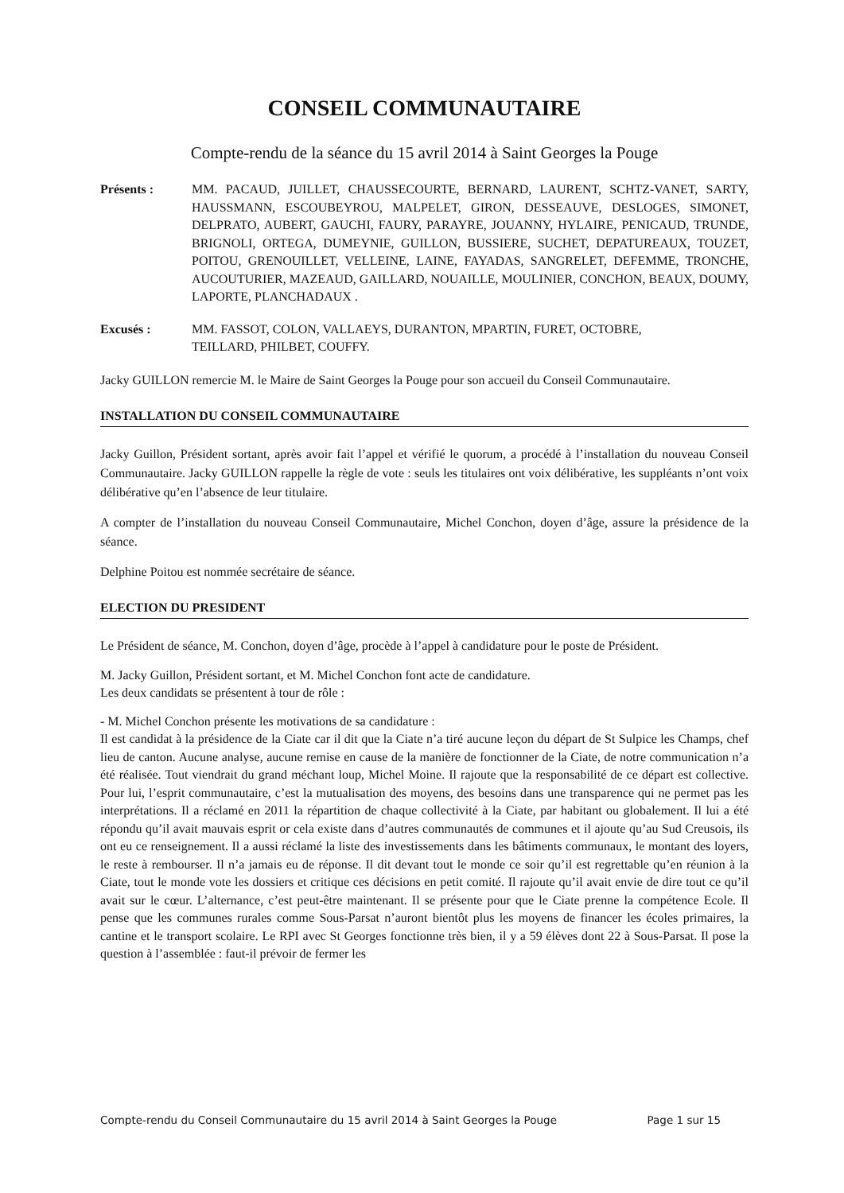CONSEIL COMMUNAUTAIRE
Compte-rendu de la séance du 15 avril 2014 à Saint Georges la Pouge
Présents : MM. PACAUD, JUILLET, CHAUSSECOURTE, BERNARD, LAURENT, SCHTZ-VANET, SARTY, HAUSSMANN, ESCOUBEYROU, MALPELET, GIRON, DESSEAUVE, DESLOGES, SIMONET, DELPRATO, AUBERT, GAUCHI, FAURY, PARAYRE, JOUANNY, HYLAIRE, PENICAUD, TRUNDE, BRIGNOLI, ORTEGA, DUMEYNIE, GUILLON, BUSSIERE, SUCHET, DEPATUREAUX, TOUZET, POITOU, GRENOUILLET, VELLEINE, LAINE, FAYADAS, SANGRELET, DEFEMME, TRONCHE, AUCOUTURIER, MAZEAUD, GAILLARD, NOUAILLE, MOULINIER, CONCHON, BEAUX, DOUMY, LAPORTE, PLANCHADAUX .
Excusés : MM. FASSOT, COLON, VALLAEYS, DURANTON, MPARTIN, FURET, OCTOBRE,
TEILLARD, PHILBET, COUFFY.
Jacky GUILLON remercie M. le Maire de Saint Georges la Pouge pour son accueil du Conseil Communautaire.
INSTALLATION DU CONSEIL COMMUNAUTAIRE
Jacky Guillon, Président sortant, après avoir fait l’appel et vérifié le quorum, a procédé à l’installation du nouveau Conseil Communautaire. Jacky GUILLON rappelle la règle de vote : seuls les titulaires ont voix délibérative, les suppléants n’ont voix délibérative qu’en l’absence de leur titulaire.
A compter de l’installation du nouveau Conseil Communautaire, Michel Conchon, doyen d’âge, assure la présidence de la séance.
Delphine Poitou est nommée secrétaire de séance.
ELECTION DU PRESIDENT
Le Président de séance, M. Conchon, doyen d’âge, procède à l’appel à candidature pour le poste de Président.
M. Jacky Guillon, Président sortant, et M. Michel Conchon font acte de candidature.
Les deux candidats se présentent à tour de rôle :
- M. Michel Conchon présente les motivations de sa candidature :
Il est candidat à la présidence de la Ciate car il dit que la Ciate n’a tiré aucune leçon du départ de St Sulpice les Champs, chef lieu de canton. Aucune analyse, aucune remise en cause de la manière de fonctionner de la Ciate, de notre communication n’a été réalisée. Tout viendrait du grand méchant loup, Michel Moine. Il rajoute que la responsabilité de ce départ est collective. Pour lui, l’esprit communautaire, c’est la mutualisation des moyens, des besoins dans une transparence qui ne permet pas les interprétations. Il a réclamé en 2011 la répartition de chaque collectivité à la Ciate, par habitant ou globalement. Il lui a été répondu qu’il avait mauvais esprit or cela existe dans d’autres communautés de communes et il ajoute qu’au Sud Creusois, ils ont eu ce renseignement. Il a aussi réclamé la liste des investissements dans les bâtiments communaux, le montant des loyers, le reste à rembourser. Il n’a jamais eu de réponse. Il dit devant tout le monde ce soir qu’il est regrettable qu’en réunion à la Ciate, tout le monde vote les dossiers et critique ces décisions en petit comité. Il rajoute qu’il avait envie de dire tout ce qu’il avait sur le cœur. L’alternance, c’est peut-être maintenant. Il se présente pour que le Ciate prenne la compétence Ecole. Il pense que les communes rurales comme Sous-Parsat n’auront bientôt plus les moyens de financer les écoles primaires, la cantine et le transport scolaire. Le RPI avec St Georges fonctionne très bien, il y a 59 élèves dont 22 à Sous-Parsat. Il pose la question à l’assemblée : faut-il prévoir de fermer les
Compte-rendu du Conseil Communautaire du 15 avril 2014 à Saint Georges la Pouge Page 1 sur 15